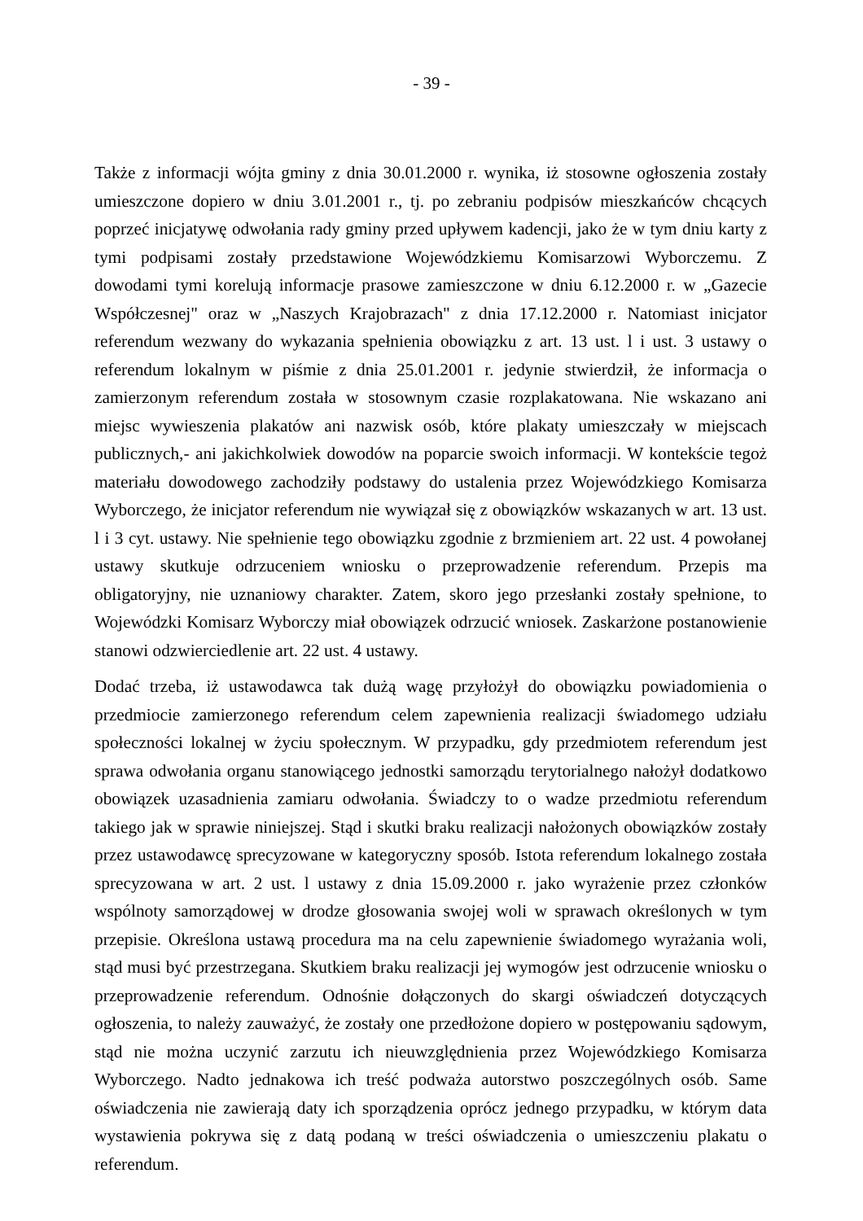- 39 -
Także z informacji wójta gminy z dnia 30.01.2000 r. wynika, iż stosowne ogłoszenia zostały umieszczone dopiero w dniu 3.01.2001 r., tj. po zebraniu podpisów mieszkańców chcących poprzeć inicjatywę odwołania rady gminy przed upływem kadencji, jako że w tym dniu karty z tymi podpisami zostały przedstawione Wojewódzkiemu Komisarzowi Wyborczemu. Z dowodami tymi korelują informacje prasowe zamieszczone w dniu 6.12.2000 r. w „Gazecie Współczesnej" oraz w „Naszych Krajobrazach" z dnia 17.12.2000 r. Natomiast inicjator referendum wezwany do wykazania spełnienia obowiązku z art. 13 ust. l i ust. 3 ustawy o referendum lokalnym w piśmie z dnia 25.01.2001 r. jedynie stwierdził, że informacja o zamierzonym referendum została w stosownym czasie rozplakatowana. Nie wskazano ani miejsc wywieszenia plakatów ani nazwisk osób, które plakaty umieszczały w miejscach publicznych,- ani jakichkolwiek dowodów na poparcie swoich informacji. W kontekście tegoż materiału dowodowego zachodziły podstawy do ustalenia przez Wojewódzkiego Komisarza Wyborczego, że inicjator referendum nie wywiązał się z obowiązków wskazanych w art. 13 ust. l i 3 cyt. ustawy. Nie spełnienie tego obowiązku zgodnie z brzmieniem art. 22 ust. 4 powołanej ustawy skutkuje odrzuceniem wniosku o przeprowadzenie referendum. Przepis ma obligatoryjny, nie uznaniowy charakter. Zatem, skoro jego przesłanki zostały spełnione, to Wojewódzki Komisarz Wyborczy miał obowiązek odrzucić wniosek. Zaskarżone postanowienie stanowi odzwierciedlenie art. 22 ust. 4 ustawy.
Dodać trzeba, iż ustawodawca tak dużą wagę przyłożył do obowiązku powiadomienia o przedmiocie zamierzonego referendum celem zapewnienia realizacji świadomego udziału społeczności lokalnej w życiu społecznym. W przypadku, gdy przedmiotem referendum jest sprawa odwołania organu stanowiącego jednostki samorządu terytorialnego nałożył dodatkowo obowiązek uzasadnienia zamiaru odwołania. Świadczy to o wadze przedmiotu referendum takiego jak w sprawie niniejszej. Stąd i skutki braku realizacji nałożonych obowiązków zostały przez ustawodawcę sprecyzowane w kategoryczny sposób. Istota referendum lokalnego została sprecyzowana w art. 2 ust. l ustawy z dnia 15.09.2000 r. jako wyrażenie przez członków wspólnoty samorządowej w drodze głosowania swojej woli w sprawach określonych w tym przepisie. Określona ustawą procedura ma na celu zapewnienie świadomego wyrażania woli, stąd musi być przestrzegana. Skutkiem braku realizacji jej wymogów jest odrzucenie wniosku o przeprowadzenie referendum. Odnośnie dołączonych do skargi oświadczeń dotyczących ogłoszenia, to należy zauważyć, że zostały one przedłożone dopiero w postępowaniu sądowym, stąd nie można uczynić zarzutu ich nieuwzględnienia przez Wojewódzkiego Komisarza Wyborczego. Nadto jednakowa ich treść podważa autorstwo poszczególnych osób. Same oświadczenia nie zawierają daty ich sporządzenia oprócz jednego przypadku, w którym data wystawienia pokrywa się z datą podaną w treści oświadczenia o umieszczeniu plakatu o referendum.